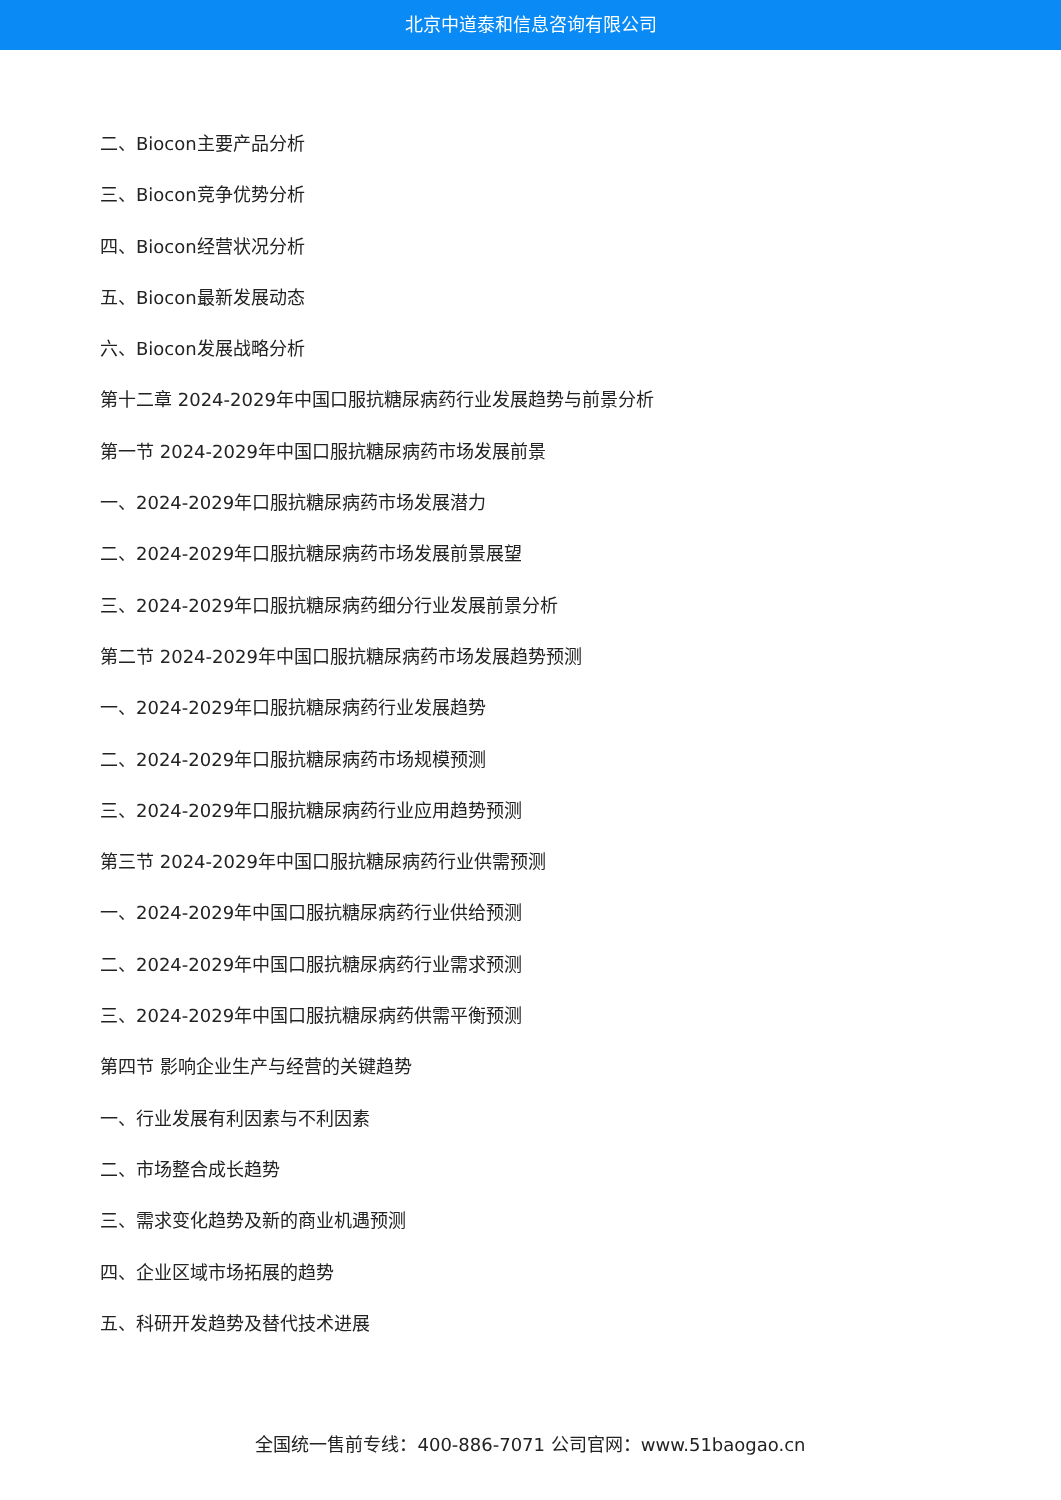北京中道泰和信息咨询有限公司
二、Biocon主要产品分析
三、Biocon竞争优势分析
四、Biocon经营状况分析
五、Biocon最新发展动态
六、Biocon发展战略分析
第十二章 2024-2029年中国口服抗糖尿病药行业发展趋势与前景分析
第一节 2024-2029年中国口服抗糖尿病药市场发展前景
一、2024-2029年口服抗糖尿病药市场发展潜力
二、2024-2029年口服抗糖尿病药市场发展前景展望
三、2024-2029年口服抗糖尿病药细分行业发展前景分析
第二节 2024-2029年中国口服抗糖尿病药市场发展趋势预测
一、2024-2029年口服抗糖尿病药行业发展趋势
二、2024-2029年口服抗糖尿病药市场规模预测
三、2024-2029年口服抗糖尿病药行业应用趋势预测
第三节 2024-2029年中国口服抗糖尿病药行业供需预测
一、2024-2029年中国口服抗糖尿病药行业供给预测
二、2024-2029年中国口服抗糖尿病药行业需求预测
三、2024-2029年中国口服抗糖尿病药供需平衡预测
第四节 影响企业生产与经营的关键趋势
一、行业发展有利因素与不利因素
二、市场整合成长趋势
三、需求变化趋势及新的商业机遇预测
四、企业区域市场拓展的趋势
五、科研开发趋势及替代技术进展
全国统一售前专线：400-886-7071 公司官网：www.51baogao.cn